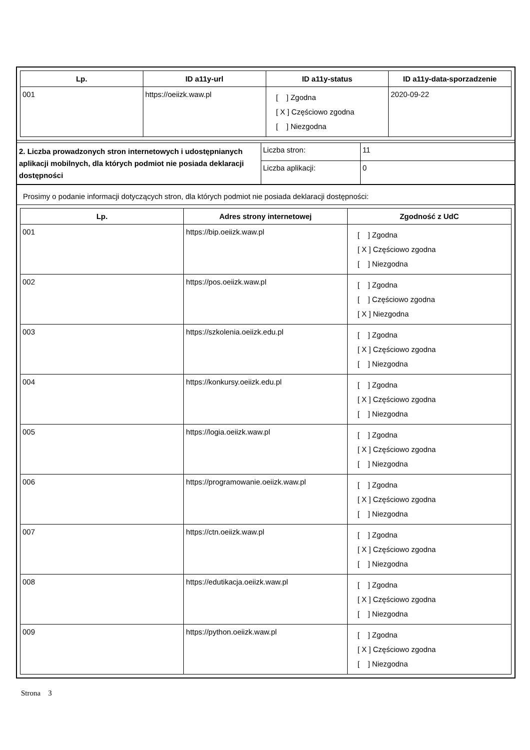| Lp. | ID a11y-url | ID a11y-status | ID a11y-data-sporzadzenie |
| --- | --- | --- | --- |
| 001 | https://oeiizk.waw.pl | [ ] Zgodna [ X ] Częściowo zgodna [ ] Niezgodna | 2020-09-22 |
| 2. Liczba prowadzonych stron internetowych i udostępnianych aplikacji mobilnych, dla których podmiot nie posiada deklaracji dostępności | Liczba stron: | 11 |
| | Liczba aplikacji: | 0 |
Prosimy o podanie informacji dotyczących stron, dla których podmiot nie posiada deklaracji dostępności:
| Lp. | Adres strony internetowej | Zgodność z UdC |
| --- | --- | --- |
| 001 | https://bip.oeiizk.waw.pl | [ ] Zgodna [ X ] Częściowo zgodna [ ] Niezgodna |
| 002 | https://pos.oeiizk.waw.pl | [ ] Zgodna [ ] Częściowo zgodna [ X ] Niezgodna |
| 003 | https://szkolenia.oeiizk.edu.pl | [ ] Zgodna [ X ] Częściowo zgodna [ ] Niezgodna |
| 004 | https://konkursy.oeiizk.edu.pl | [ ] Zgodna [ X ] Częściowo zgodna [ ] Niezgodna |
| 005 | https://logia.oeiizk.waw.pl | [ ] Zgodna [ X ] Częściowo zgodna [ ] Niezgodna |
| 006 | https://programowanie.oeiizk.waw.pl | [ ] Zgodna [ X ] Częściowo zgodna [ ] Niezgodna |
| 007 | https://ctn.oeiizk.waw.pl | [ ] Zgodna [ X ] Częściowo zgodna [ ] Niezgodna |
| 008 | https://edutikacja.oeiizk.waw.pl | [ ] Zgodna [ X ] Częściowo zgodna [ ] Niezgodna |
| 009 | https://python.oeiizk.waw.pl | [ ] Zgodna [ X ] Częściowo zgodna [ ] Niezgodna |
Strona 3